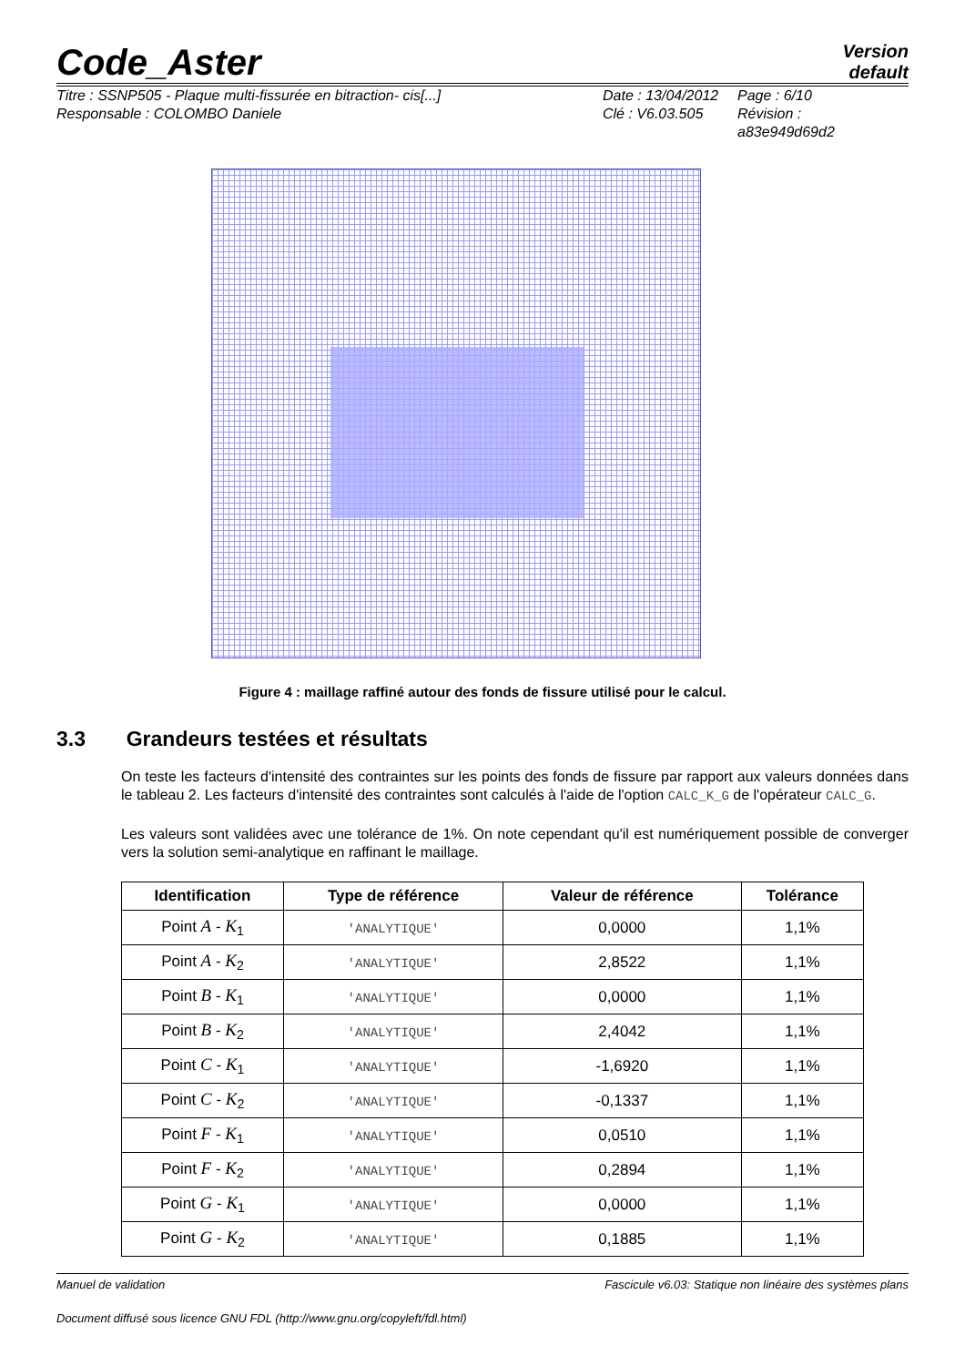Code_Aster
Version
default
Titre : SSNP505 - Plaque multi-fissurée en bitraction- cis[...]
Responsable : COLOMBO Daniele
Date : 13/04/2012
Clé : V6.03.505
Page : 6/10
Révision :
a83e949d69d2
Figure 4 : maillage raffiné autour des fonds de fissure utilisé pour le calcul.
3.3 Grandeurs testées et résultats
On teste les facteurs d'intensité des contraintes sur les points des fonds de fissure par rapport aux valeurs données dans le tableau 2. Les facteurs d'intensité des contraintes sont calculés à l'aide de l'option CALC_K_G de l'opérateur CALC_G.
Les valeurs sont validées avec une tolérance de 1%. On note cependant qu'il est numériquement possible de converger vers la solution semi-analytique en raffinant le maillage.
| Identification | Type de référence | Valeur de référence | Tolérance |
| --- | --- | --- | --- |
| Point A - K<sub>1</sub> | 'ANALYTIQUE' | 0,0000 | 1,1% |
| Point A - K<sub>2</sub> | 'ANALYTIQUE' | 2,8522 | 1,1% |
| Point B - K<sub>1</sub> | 'ANALYTIQUE' | 0,0000 | 1,1% |
| Point B - K<sub>2</sub> | 'ANALYTIQUE' | 2,4042 | 1,1% |
| Point C - K<sub>1</sub> | 'ANALYTIQUE' | -1,6920 | 1,1% |
| Point C - K<sub>2</sub> | 'ANALYTIQUE' | -0,1337 | 1,1% |
| Point F - K<sub>1</sub> | 'ANALYTIQUE' | 0,0510 | 1,1% |
| Point F - K<sub>2</sub> | 'ANALYTIQUE' | 0,2894 | 1,1% |
| Point G - K<sub>1</sub> | 'ANALYTIQUE' | 0,0000 | 1,1% |
| Point G - K<sub>2</sub> | 'ANALYTIQUE' | 0,1885 | 1,1% |
Manuel de validation Fascicule v6.03: Statique non linéaire des systèmes plans
Document diffusé sous licence GNU FDL (http://www.gnu.org/copyleft/fdl.html)